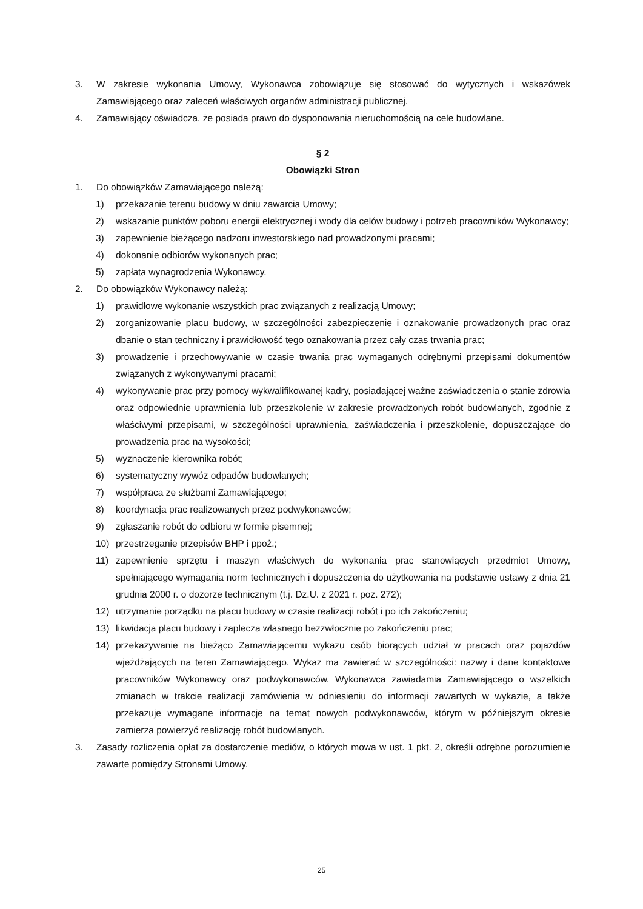3. W zakresie wykonania Umowy, Wykonawca zobowiązuje się stosować do wytycznych i wskazówek Zamawiającego oraz zaleceń właściwych organów administracji publicznej.
4. Zamawiający oświadcza, że posiada prawo do dysponowania nieruchomością na cele budowlane.
§ 2
Obowiązki Stron
1. Do obowiązków Zamawiającego należą:
1) przekazanie terenu budowy w dniu zawarcia Umowy;
2) wskazanie punktów poboru energii elektrycznej i wody dla celów budowy i potrzeb pracowników Wykonawcy;
3) zapewnienie bieżącego nadzoru inwestorskiego nad prowadzonymi pracami;
4) dokonanie odbiorów wykonanych prac;
5) zapłata wynagrodzenia Wykonawcy.
2. Do obowiązków Wykonawcy należą:
1) prawidłowe wykonanie wszystkich prac związanych z realizacją Umowy;
2) zorganizowanie placu budowy, w szczególności zabezpieczenie i oznakowanie prowadzonych prac oraz dbanie o stan techniczny i prawidłowość tego oznakowania przez cały czas trwania prac;
3) prowadzenie i przechowywanie w czasie trwania prac wymaganych odrębnymi przepisami dokumentów związanych z wykonywanymi pracami;
4) wykonywanie prac przy pomocy wykwalifikowanej kadry, posiadającej ważne zaświadczenia o stanie zdrowia oraz odpowiednie uprawnienia lub przeszkolenie w zakresie prowadzonych robót budowlanych, zgodnie z właściwymi przepisami, w szczególności uprawnienia, zaświadczenia i przeszkolenie, dopuszczające do prowadzenia prac na wysokości;
5) wyznaczenie kierownika robót;
6) systematyczny wywóz odpadów budowlanych;
7) współpraca ze służbami Zamawiającego;
8) koordynacja prac realizowanych przez podwykonawców;
9) zgłaszanie robót do odbioru w formie pisemnej;
10) przestrzeganie przepisów BHP i ppoż.;
11) zapewnienie sprzętu i maszyn właściwych do wykonania prac stanowiących przedmiot Umowy, spełniającego wymagania norm technicznych i dopuszczenia do użytkowania na podstawie ustawy z dnia 21 grudnia 2000 r. o dozorze technicznym (t.j. Dz.U. z 2021 r. poz. 272);
12) utrzymanie porządku na placu budowy w czasie realizacji robót i po ich zakończeniu;
13) likwidacja placu budowy i zaplecza własnego bezzwłocznie po zakończeniu prac;
14) przekazywanie na bieżąco Zamawiającemu wykazu osób biorących udział w pracach oraz pojazdów wjeżdżających na teren Zamawiającego. Wykaz ma zawierać w szczególności: nazwy i dane kontaktowe pracowników Wykonawcy oraz podwykonawców. Wykonawca zawiadamia Zamawiającego o wszelkich zmianach w trakcie realizacji zamówienia w odniesieniu do informacji zawartych w wykazie, a także przekazuje wymagane informacje na temat nowych podwykonawców, którym w późniejszym okresie zamierza powierzyć realizację robót budowlanych.
3. Zasady rozliczenia opłat za dostarczenie mediów, o których mowa w ust. 1 pkt. 2, określi odrębne porozumienie zawarte pomiędzy Stronami Umowy.
25